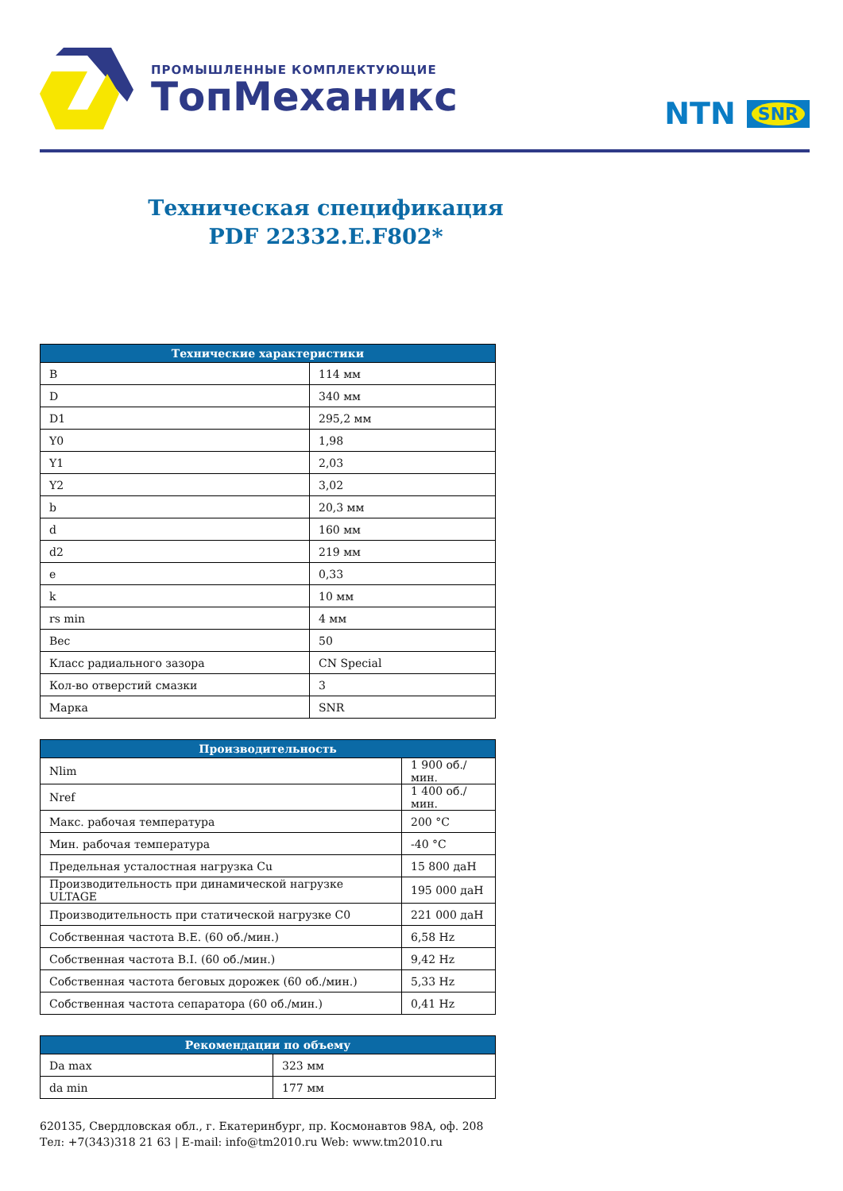ПРОМЫШЛЕННЫЕ КОМПЛЕКТУЮЩИЕ
ТопМеханикс
NTN SNR
Техническая спецификация
PDF 22332.E.F802*
| Технические характеристики | |
| --- | --- |
| B | 114 мм |
| D | 340 мм |
| D1 | 295,2 мм |
| Y0 | 1,98 |
| Y1 | 2,03 |
| Y2 | 3,02 |
| b | 20,3 мм |
| d | 160 мм |
| d2 | 219 мм |
| e | 0,33 |
| k | 10 мм |
| rs min | 4 мм |
| Вес | 50 |
| Класс радиального зазора | CN Special |
| Кол-во отверстий смазки | 3 |
| Марка | SNR |
| Производительность | |
| --- | --- |
| Nlim | 1 900 об./мин. |
| Nref | 1 400 об./мин. |
| Макс. рабочая температура | 200 °C |
| Мин. рабочая температура | -40 °C |
| Предельная усталостная нагрузка Cu | 15 800 даН |
| Производительность при динамической нагрузке ULTAGE | 195 000 даН |
| Производительность при статической нагрузке C0 | 221 000 даН |
| Собственная частота B.E. (60 об./мин.) | 6,58 Hz |
| Собственная частота B.I. (60 об./мин.) | 9,42 Hz |
| Собственная частота беговых дорожек (60 об./мин.) | 5,33 Hz |
| Собственная частота сепаратора (60 об./мин.) | 0,41 Hz |
| Рекомендации по объему | |
| --- | --- |
| Da max | 323 мм |
| da min | 177 мм |
620135, Свердловская обл., г. Екатеринбург, пр. Космонавтов 98А, оф. 208
Тел: +7(343)318 21 63 | E-mail: info@tm2010.ru Web: www.tm2010.ru